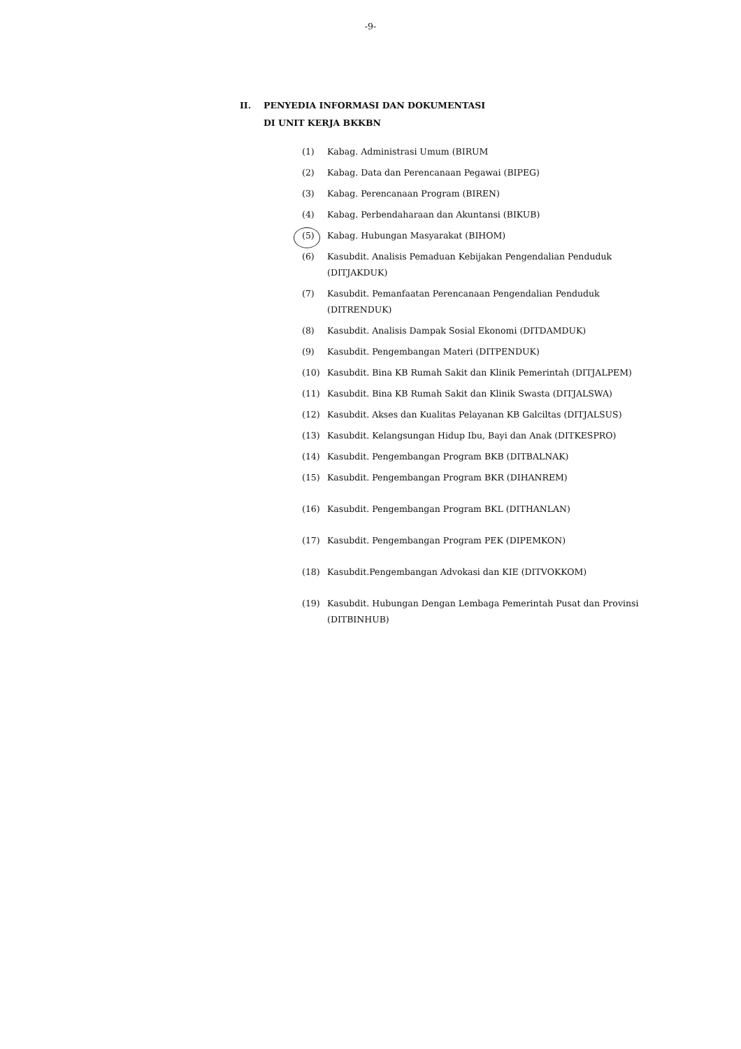-9-
II. PENYEDIA INFORMASI DAN DOKUMENTASI
DI UNIT KERJA BKKBN
(1) Kabag. Administrasi Umum (BIRUM
(2) Kabag. Data dan Perencanaan Pegawai (BIPEG)
(3) Kabag. Perencanaan Program (BIREN)
(4) Kabag. Perbendaharaan dan Akuntansi (BIKUB)
(5) Kabag. Hubungan Masyarakat (BIHOM)
(6) Kasubdit. Analisis Pemaduan Kebijakan Pengendalian Penduduk (DITJAKDUK)
(7) Kasubdit. Pemanfaatan Perencanaan Pengendalian Penduduk (DITRENDUK)
(8) Kasubdit. Analisis Dampak Sosial Ekonomi (DITDAMDUK)
(9) Kasubdit. Pengembangan Materi (DITPENDUK)
(10) Kasubdit. Bina KB Rumah Sakit dan Klinik Pemerintah (DITJALPEM)
(11) Kasubdit. Bina KB Rumah Sakit dan Klinik Swasta (DITJALSWA)
(12) Kasubdit. Akses dan Kualitas Pelayanan KB Galciltas (DITJALSUS)
(13) Kasubdit. Kelangsungan Hidup Ibu, Bayi dan Anak (DITKESPRO)
(14) Kasubdit. Pengembangan Program BKB (DITBALNAK)
(15) Kasubdit. Pengembangan Program BKR (DIHANREM)
(16) Kasubdit. Pengembangan Program BKL (DITHANLAN)
(17) Kasubdit. Pengembangan Program PEK (DIPEMKON)
(18) Kasubdit.Pengembangan Advokasi dan KIE (DITVOKKOM)
(19) Kasubdit. Hubungan Dengan Lembaga Pemerintah Pusat dan Provinsi (DITBINHUB)